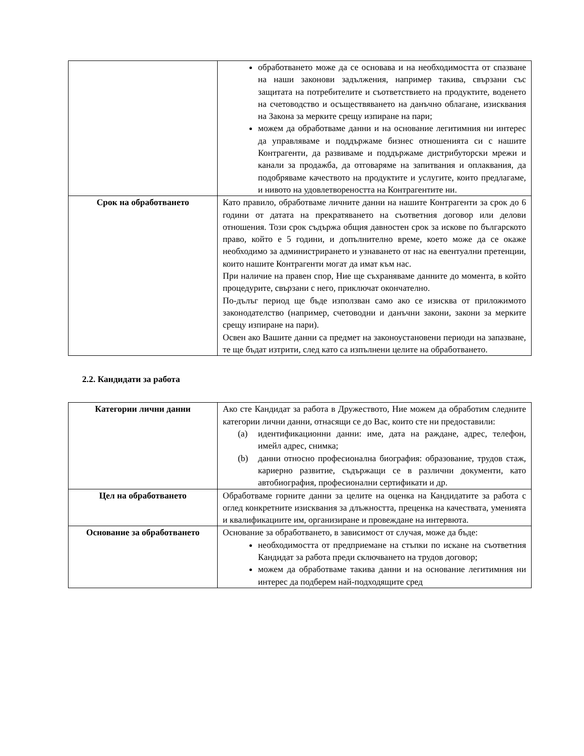| | обработването може да се основава и на необходимостта от спазване на наши законови задължения, например такива, свързани със защитата на потребителите и съответствието на продуктите, воденето на счетоводство и осъществяването на данъчно облагане, изисквания на Закона за мерките срещу изпиране на пари; можем да обработваме данни и на основание легитимния ни интерес да управляваме и поддържаме бизнес отношенията си с нашите Контрагенти, да развиваме и поддържаме дистрибуторски мрежи и канали за продажба, да отговаряме на запитвания и оплаквания, да подобряваме качеството на продуктите и услугите, които предлагаме, и нивото на удовлетвореността на Контрагентите ни. |
| Срок на обработването | Като правило, обработваме личните данни на нашите Контрагенти за срок до 6 години от датата на прекратяването на съответния договор или делови отношения. Този срок съдържа общия давностен срок за искове по българското право, който е 5 години, и допълнително време, което може да се окаже необходимо за администрирането и узнаването от нас на евентуални претенции, които нашите Контрагенти могат да имат към нас. При наличие на правен спор, Ние ще съхраняваме данните до момента, в който процедурите, свързани с него, приключат окончателно. По-дълъг период ще бъде използван само ако се изисква от приложимото законодателство (например, счетоводни и данъчни закони, закони за мерките срещу изпиране на пари). Освен ако Вашите данни са предмет на законоустановени периоди на запазване, те ще бъдат изтрити, след като са изпълнени целите на обработването. |
2.2. Кандидати за работа
| Категории лични данни | Ако сте Кандидат за работа в Дружеството, Ние можем да обработим следните категории лични данни, отнасящи се до Вас, които сте ни предоставили: (a) идентификационни данни: име, дата на раждане, адрес, телефон, имейл адрес, снимка; (b) данни относно професионална биография: образование, трудов стаж, кариерно развитие, съдържащи се в различни документи, като автобиография, професионални сертификати и др. |
| Цел на обработването | Обработваме горните данни за целите на оценка на Кандидатите за работа с оглед конкретните изисквания за длъжността, преценка на качествата, уменията и квалификациите им, организиране и провеждане на интервюта. |
| Основание за обработването | Основание за обработването, в зависимост от случая, може да бъде: необходимостта от предприемане на стъпки по искане на съответния Кандидат за работа преди сключването на трудов договор; можем да обработваме такива данни и на основание легитимния ни интерес да подберем най-подходящите сред |